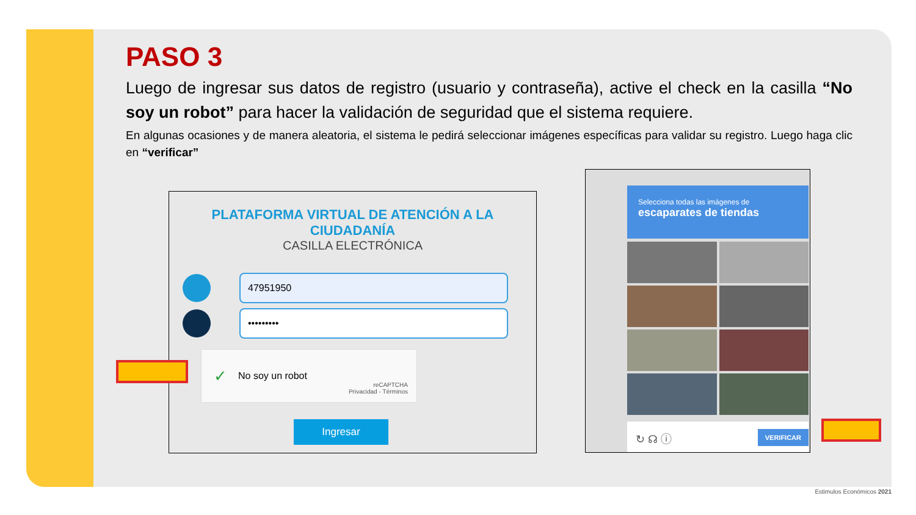PASO 3
Luego de ingresar sus datos de registro (usuario y contraseña), active el check en la casilla “No soy un robot” para hacer la validación de seguridad que el sistema requiere.
En algunas ocasiones y de manera aleatoria, el sistema le pedirá seleccionar imágenes específicas para validar su registro. Luego haga clic en “verificar”
PLATAFORMA VIRTUAL DE ATENCIÓN A LA
CIUDADANÍA
CASILLA ELECTRÓNICA
47951950
•••••••••
✓ No soy un robot
reCAPTCHA
Privacidad - Términos
Ingresar
Selecciona todas las imágenes de
escaparates de tiendas
↻ ☊ ⓘ VERIFICAR
Estimulos Económicos 2021